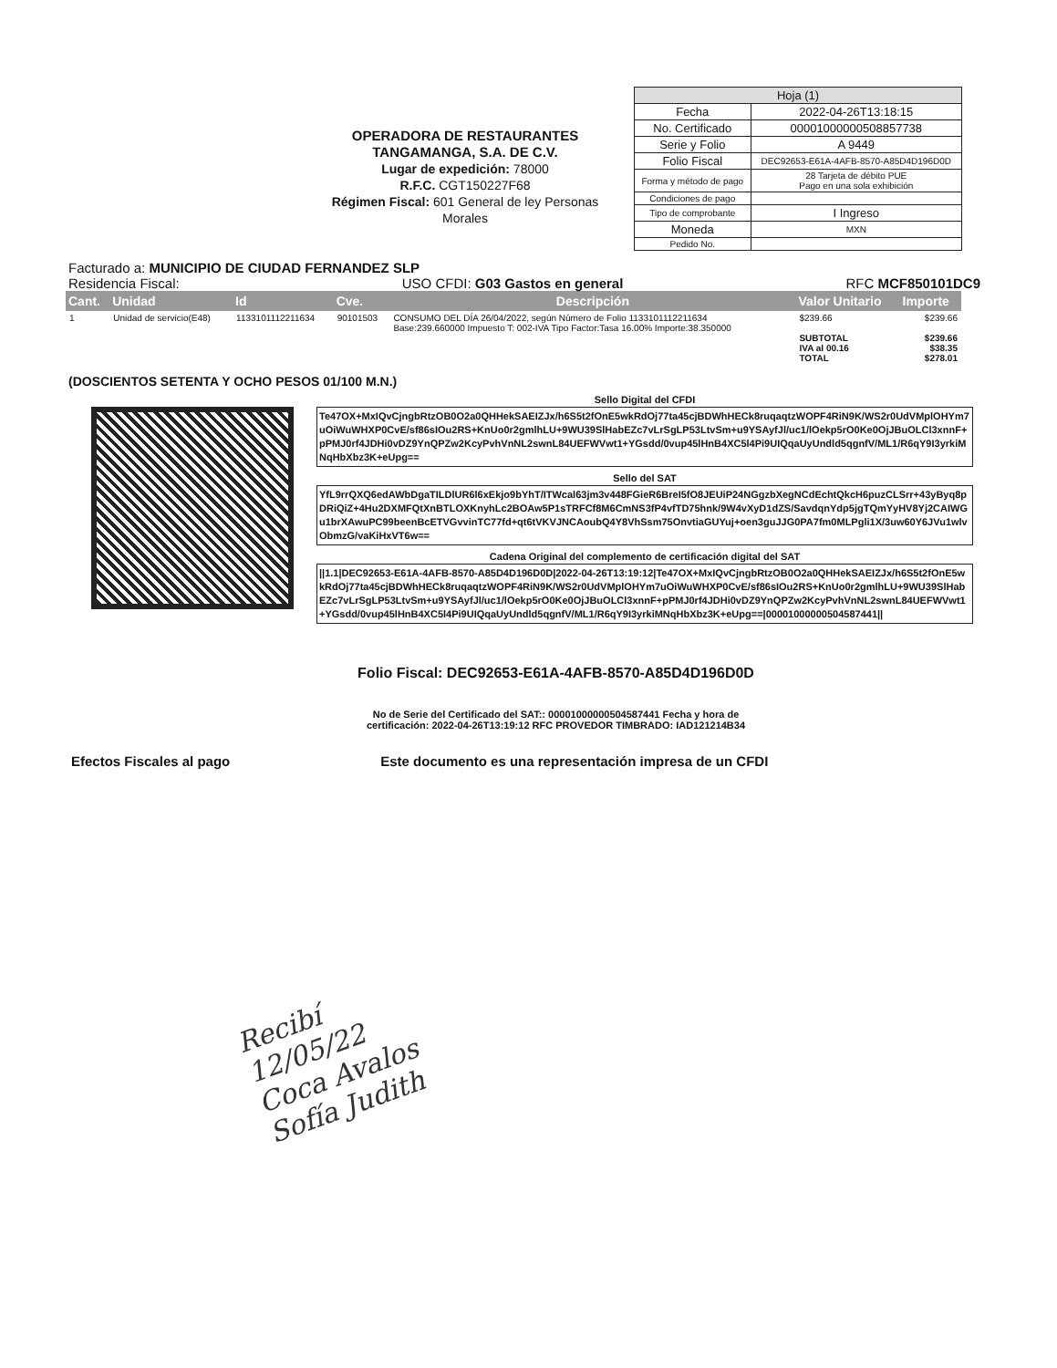OPERADORA DE RESTAURANTES TANGAMANGA, S.A. DE C.V.
Lugar de expedición: 78000
R.F.C. CGT150227F68
Régimen Fiscal: 601 General de ley Personas Morales
| Hoja (1) | |
| Fecha | 2022-04-26T13:18:15 |
| No. Certificado | 00001000000508857738 |
| Serie y Folio | A 9449 |
| Folio Fiscal | DEC92653-E61A-4AFB-8570-A85D4D196D0D |
| Forma y método de pago | 28 Tarjeta de débito PUE Pago en una sola exhibición |
| Condiciones de pago | |
| Tipo de comprobante | I Ingreso |
| Moneda | MXN |
| Pedido No. | |
Facturado a: MUNICIPIO DE CIUDAD FERNANDEZ SLP
Residencia Fiscal: USO CFDI: G03 Gastos en general RFC MCF850101DC9
| Cant. | Unidad | Id | Cve. | Descripción | Valor Unitario | Importe |
| --- | --- | --- | --- | --- | --- | --- |
| 1 | Unidad de servicio(E48) | 1133101112211634 | 90101503 | CONSUMO DEL DÍA 26/04/2022, según Número de Folio 1133101112211634 Base:239.660000 Impuesto T: 002-IVA Tipo Factor:Tasa 16.00% Importe:38.350000 | $239.66 SUBTOTAL IVA al 00.16 TOTAL | $239.66 $239.66 $38.35 $278.01 |
(DOSCIENTOS SETENTA Y OCHO PESOS 01/100 M.N.)
Sello Digital del CFDI
Te47OX+MxIQvCjngbRtzOB0O2a0QHHekSAEIZJx/h6S5t2fOnE5wkRdOj77ta45cjBDWhHECk8ruqaqtzWOPF4RiN9K/WS2r0UdVMplOHYm7uOiWuWHXP0CvE/sf86sIOu2RS+KnUo0r2gmlhLU+9WU39SlHabEZc7vLrSgLP53LtvSm+u9YSAyfJl/uc1/lOekp5rO0Ke0OjJBuOLCl3xnnF+pPMJ0rf4JDHi0vDZ9YnQPZw2KcyPvhVnNL2swnL84UEFWVwt1+YGsdd/0vup45lHnB4XC5l4Pi9UIQqaUyUndld5qgnfV/ML1/R6qY9I3yrkiMNqHbXbz3K+eUpg==
Sello del SAT
YfL9rrQXQ6edAWbDgaTILDlUR6l6xEkjo9bYhT/ITWcal63jm3v448FGieR6BreI5fO8JEUiP24NGgzbXegNCdEchtQkcH6puzCLSrr+43yByq8pDRiQiZ+4Hu2DXMFQtXnBTLOXKnyhLc2BOAw5P1sTRFCf8M6CmNS3fP4vfTD75hnk/9W4vXyD1dZS/SavdqnYdp5jgTQmYyHV8Yj2CAIWGu1brXAwuPC99beenBcETVGvvinTC77fd+qt6tVKVJNCAoubQ4Y8VhSsm75OnvtiaGUYuj+oen3guJJG0PA7fm0MLPgli1X/3uw60Y6JVu1wlvObmzG/vaKiHxVT6w==
Cadena Original del complemento de certificación digital del SAT
||1.1|DEC92653-E61A-4AFB-8570-A85D4D196D0D|2022-04-26T13:19:12|Te47OX+MxIQvCjngbRtzOB0O2a0QHHekSAEIZJx/h6S5t2fOnE5wkRdOj77ta45cjBDWhHECk8ruqaqtzWOPF4RiN9K/WS2r0UdVMplOHYm7uOiWuWHXP0CvE/sf86sIOu2RS+KnUo0r2gmlhLU+9WU39SlHabEZc7vLrSgLP53LtvSm+u9YSAyfJl/uc1/lOekp5rO0Ke0OjJBuOLCl3xnnF+pPMJ0rf4JDHi0vDZ9YnQPZw2KcyPvhVnNL2swnL84UEFWVwt1+YGsdd/0vup45lHnB4XC5l4Pi9UIQqaUyUndld5qgnfV/ML1/R6qY9I3yrkiMNqHbXbz3K+eUpg==|00001000000504587441||
Folio Fiscal: DEC92653-E61A-4AFB-8570-A85D4D196D0D
No de Serie del Certificado del SAT:: 00001000000504587441 Fecha y hora de
certificación: 2022-04-26T13:19:12 RFC PROVEDOR TIMBRADO: IAD121214B34
Efectos Fiscales al pago Este documento es una representación impresa de un CFDI
Recibí
12/05/22
Coca Avalos
Sofía Judith